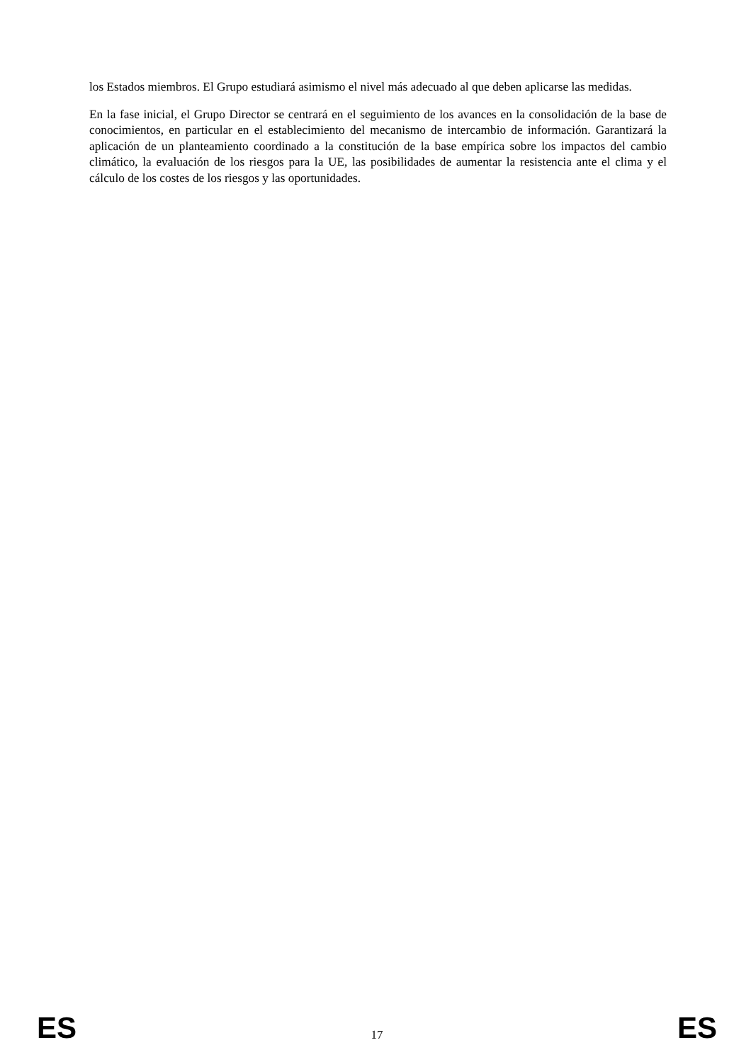los Estados miembros. El Grupo estudiará asimismo el nivel más adecuado al que deben aplicarse las medidas.
En la fase inicial, el Grupo Director se centrará en el seguimiento de los avances en la consolidación de la base de conocimientos, en particular en el establecimiento del mecanismo de intercambio de información. Garantizará la aplicación de un planteamiento coordinado a la constitución de la base empírica sobre los impactos del cambio climático, la evaluación de los riesgos para la UE, las posibilidades de aumentar la resistencia ante el clima y el cálculo de los costes de los riesgos y las oportunidades.
ES 17 ES